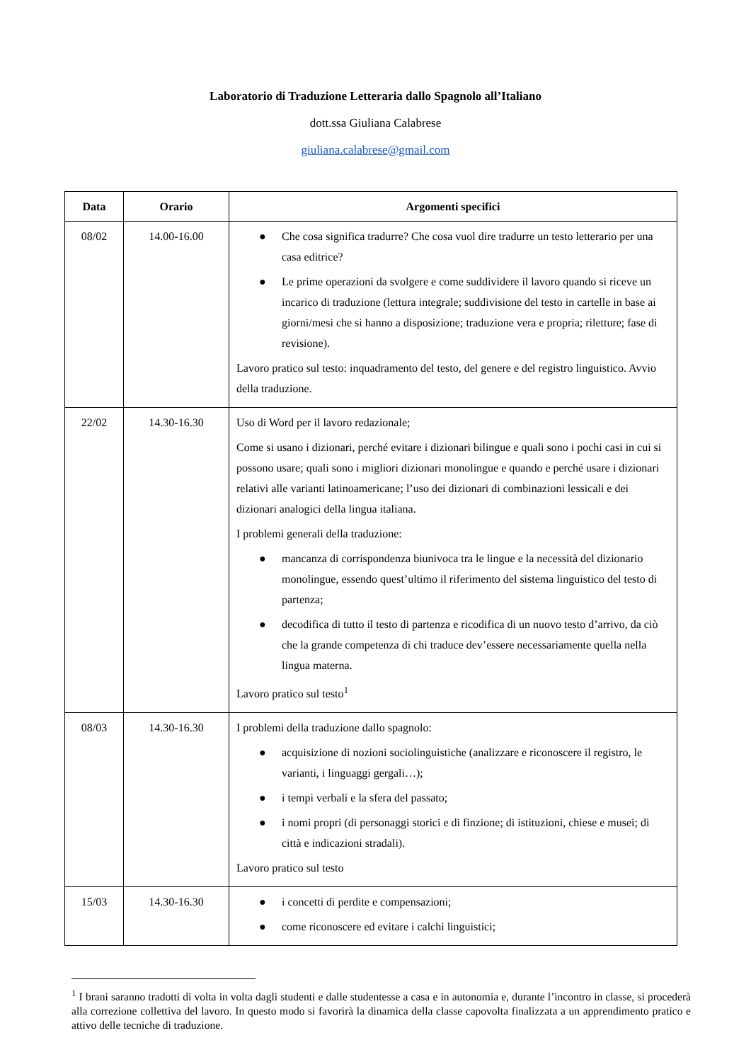Laboratorio di Traduzione Letteraria dallo Spagnolo all’Italiano
dott.ssa Giuliana Calabrese
giuliana.calabrese@gmail.com
| Data | Orario | Argomenti specifici |
| --- | --- | --- |
| 08/02 | 14.00-16.00 | ● Che cosa significa tradurre? Che cosa vuol dire tradurre un testo letterario per una casa editrice? ● Le prime operazioni da svolgere e come suddividere il lavoro quando si riceve un incarico di traduzione (lettura integrale; suddivisione del testo in cartelle in base ai giorni/mesi che si hanno a disposizione; traduzione vera e propria; riletture; fase di revisione). Lavoro pratico sul testo: inquadramento del testo, del genere e del registro linguistico. Avvio della traduzione. |
| 22/02 | 14.30-16.30 | Uso di Word per il lavoro redazionale; Come si usano i dizionari, perché evitare i dizionari bilingue e quali sono i pochi casi in cui si possono usare; quali sono i migliori dizionari monolingue e quando e perché usare i dizionari relativi alle varianti latinoamericane; l’uso dei dizionari di combinazioni lessicali e dei dizionari analogici della lingua italiana. I problemi generali della traduzione: ● mancanza di corrispondenza biunivoca tra le lingue e la necessità del dizionario monolingue, essendo quest’ultimo il riferimento del sistema linguistico del testo di partenza; ● decodifica di tutto il testo di partenza e ricodifica di un nuovo testo d’arrivo, da ciò che la grande competenza di chi traduce dev’essere necessariamente quella nella lingua materna. Lavoro pratico sul testo<sup>1</sup> |
| 08/03 | 14.30-16.30 | I problemi della traduzione dallo spagnolo: ● acquisizione di nozioni sociolinguistiche (analizzare e riconoscere il registro, le varianti, i linguaggi gergali…); ● i tempi verbali e la sfera del passato; ● i nomi propri (di personaggi storici e di finzione; di istituzioni, chiese e musei; di città e indicazioni stradali). Lavoro pratico sul testo |
| 15/03 | 14.30-16.30 | ● i concetti di perdite e compensazioni; ● come riconoscere ed evitare i calchi linguistici; |
<sup>1</sup> I brani saranno tradotti di volta in volta dagli studenti e dalle studentesse a casa e in autonomia e, durante l’incontro in classe, si procederà alla correzione collettiva del lavoro. In questo modo si favorirà la dinamica della classe capovolta finalizzata a un apprendimento pratico e attivo delle tecniche di traduzione.